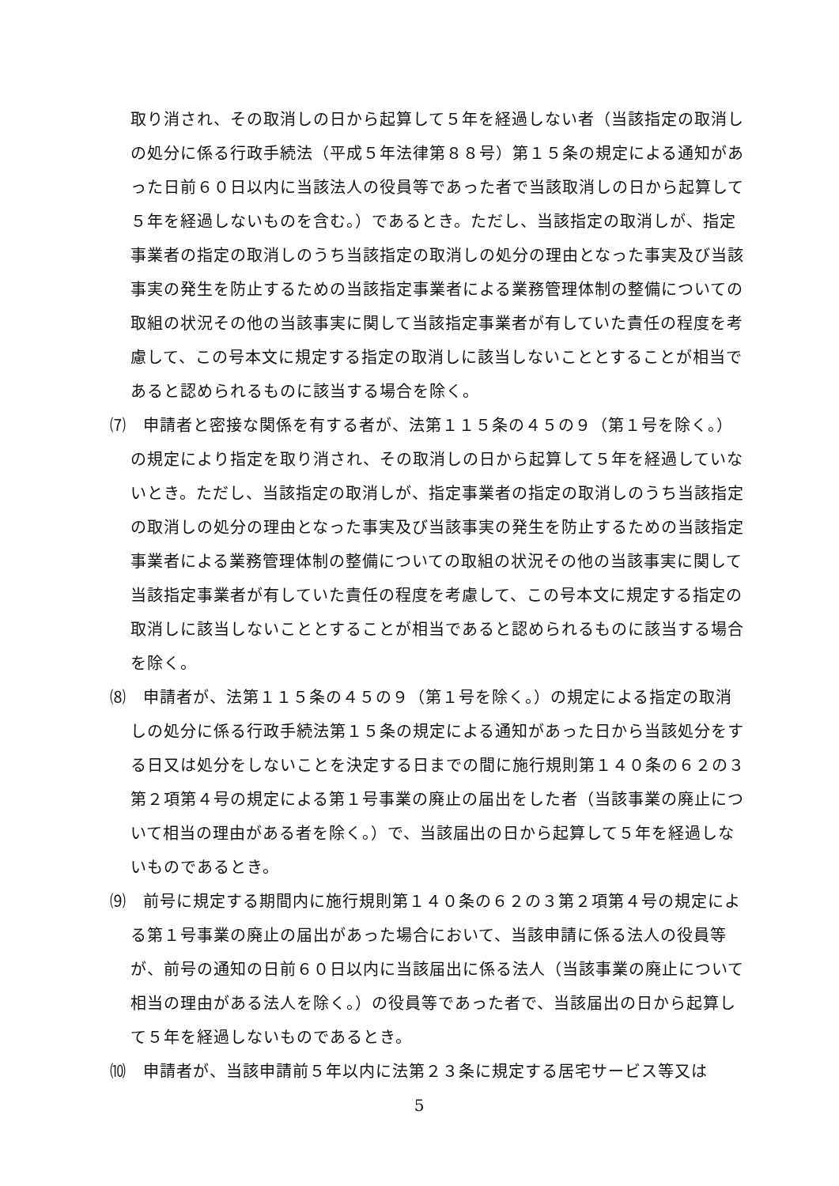取り消され、その取消しの日から起算して５年を経過しない者（当該指定の取消しの処分に係る行政手続法（平成５年法律第８８号）第１５条の規定による通知があった日前６０日以内に当該法人の役員等であった者で当該取消しの日から起算して５年を経過しないものを含む。）であるとき。ただし、当該指定の取消しが、指定事業者の指定の取消しのうち当該指定の取消しの処分の理由となった事実及び当該事実の発生を防止するための当該指定事業者による業務管理体制の整備についての取組の状況その他の当該事実に関して当該指定事業者が有していた責任の程度を考慮して、この号本文に規定する指定の取消しに該当しないこととすることが相当であると認められるものに該当する場合を除く。
⑺　申請者と密接な関係を有する者が、法第１１５条の４５の９（第１号を除く。）の規定により指定を取り消され、その取消しの日から起算して５年を経過していないとき。ただし、当該指定の取消しが、指定事業者の指定の取消しのうち当該指定の取消しの処分の理由となった事実及び当該事実の発生を防止するための当該指定事業者による業務管理体制の整備についての取組の状況その他の当該事実に関して当該指定事業者が有していた責任の程度を考慮して、この号本文に規定する指定の取消しに該当しないこととすることが相当であると認められるものに該当する場合を除く。
⑻　申請者が、法第１１５条の４５の９（第１号を除く。）の規定による指定の取消しの処分に係る行政手続法第１５条の規定による通知があった日から当該処分をする日又は処分をしないことを決定する日までの間に施行規則第１４０条の６２の３第２項第４号の規定による第１号事業の廃止の届出をした者（当該事業の廃止について相当の理由がある者を除く。）で、当該届出の日から起算して５年を経過しないものであるとき。
⑼　前号に規定する期間内に施行規則第１４０条の６２の３第２項第４号の規定による第１号事業の廃止の届出があった場合において、当該申請に係る法人の役員等が、前号の通知の日前６０日以内に当該届出に係る法人（当該事業の廃止について相当の理由がある法人を除く。）の役員等であった者で、当該届出の日から起算して５年を経過しないものであるとき。
⑽　申請者が、当該申請前５年以内に法第２３条に規定する居宅サービス等又は
5